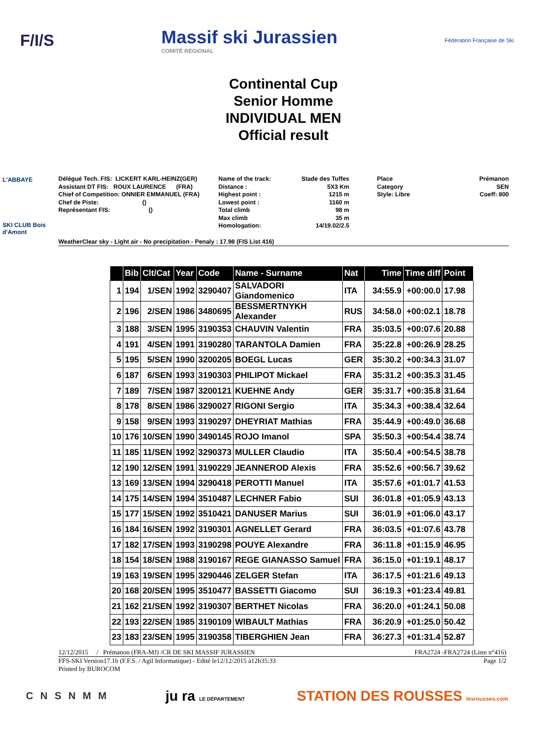F/I/S
Massif ski Jurassien
COMITÉ RÉGIONAL
Fédération Française de Ski
Continental Cup
Senior Homme
INDIVIDUAL MEN
Official result
L'ABBAYE
SKI CLUB Bois d'Amont
Délégué Tech. FIS: LICKERT KARL-HEINZ(GER) Assistant DT FIS: ROUX LAURENCE (FRA) Chief of Competition: ONNIER EMMANUEL (FRA) Chef de Piste: () Représentant FIS: ()
Name of the track: Distance : Highest point : Lowest point : Total climb Max climb Homologation:
Stade des Tuffes 5X3 Km 1215 m 1160 m 98 m 35 m 14/19.02/2.5
Place Category Style: Libre
Prémanon SEN Coeff: 800
WeatherClear sky - Light air - No precipitation - Penaly : 17.98 (FIS List 416)
| | Bib | Clt/Cat | Year | Code | Name - Surname | Nat | Time | Time diff | Point |
| --- | --- | --- | --- | --- | --- | --- | --- | --- | --- |
| 1 | 194 | 1/SEN | 1992 | 3290407 | SALVADORI Giandomenico | ITA | 34:55.9 | +00:00.0 | 17.98 |
| 2 | 196 | 2/SEN | 1986 | 3480695 | BESSMERTNYKH Alexander | RUS | 34:58.0 | +00:02.1 | 18.78 |
| 3 | 188 | 3/SEN | 1995 | 3190353 | CHAUVIN Valentin | FRA | 35:03.5 | +00:07.6 | 20.88 |
| 4 | 191 | 4/SEN | 1991 | 3190280 | TARANTOLA Damien | FRA | 35:22.8 | +00:26.9 | 28.25 |
| 5 | 195 | 5/SEN | 1990 | 3200205 | BOEGL Lucas | GER | 35:30.2 | +00:34.3 | 31.07 |
| 6 | 187 | 6/SEN | 1993 | 3190303 | PHILIPOT Mickael | FRA | 35:31.2 | +00:35.3 | 31.45 |
| 7 | 189 | 7/SEN | 1987 | 3200121 | KUEHNE Andy | GER | 35:31.7 | +00:35.8 | 31.64 |
| 8 | 178 | 8/SEN | 1986 | 3290027 | RIGONI Sergio | ITA | 35:34.3 | +00:38.4 | 32.64 |
| 9 | 158 | 9/SEN | 1993 | 3190297 | DHEYRIAT Mathias | FRA | 35:44.9 | +00:49.0 | 36.68 |
| 10 | 176 | 10/SEN | 1990 | 3490145 | ROJO Imanol | SPA | 35:50.3 | +00:54.4 | 38.74 |
| 11 | 185 | 11/SEN | 1992 | 3290373 | MULLER Claudio | ITA | 35:50.4 | +00:54.5 | 38.78 |
| 12 | 190 | 12/SEN | 1991 | 3190229 | JEANNEROD Alexis | FRA | 35:52.6 | +00:56.7 | 39.62 |
| 13 | 169 | 13/SEN | 1994 | 3290418 | PEROTTI Manuel | ITA | 35:57.6 | +01:01.7 | 41.53 |
| 14 | 175 | 14/SEN | 1994 | 3510487 | LECHNER Fabio | SUI | 36:01.8 | +01:05.9 | 43.13 |
| 15 | 177 | 15/SEN | 1992 | 3510421 | DANUSER Marius | SUI | 36:01.9 | +01:06.0 | 43.17 |
| 16 | 184 | 16/SEN | 1992 | 3190301 | AGNELLET Gerard | FRA | 36:03.5 | +01:07.6 | 43.78 |
| 17 | 182 | 17/SEN | 1993 | 3190298 | POUYE Alexandre | FRA | 36:11.8 | +01:15.9 | 46.95 |
| 18 | 154 | 18/SEN | 1988 | 3190167 | REGE GIANASSO Samuel | FRA | 36:15.0 | +01:19.1 | 48.17 |
| 19 | 163 | 19/SEN | 1995 | 3290446 | ZELGER Stefan | ITA | 36:17.5 | +01:21.6 | 49.13 |
| 20 | 168 | 20/SEN | 1995 | 3510477 | BASSETTI Giacomo | SUI | 36:19.3 | +01:23.4 | 49.81 |
| 21 | 162 | 21/SEN | 1992 | 3190307 | BERTHET Nicolas | FRA | 36:20.0 | +01:24.1 | 50.08 |
| 22 | 193 | 22/SEN | 1985 | 3190109 | WIBAULT Mathias | FRA | 36:20.9 | +01:25.0 | 50.42 |
| 23 | 183 | 23/SEN | 1995 | 3190358 | TIBERGHIEN Jean | FRA | 36:27.3 | +01:31.4 | 52.87 |
12/12/2015 / Prémanon (FRA-MJ) /CR DE SKI MASSIF JURASSIEN FRA2724 -FRA2724 (Liste n°416)
FFS-SKI Version17.1b (F.F.S. / Agil Informatique) - Edité le12/12/2015 à12h35:33 Page 1/2
Printed by BUROCOM
CNSNMM ju ra LE DÉPARTEMENT STATION DES ROUSSES lesrousses.com